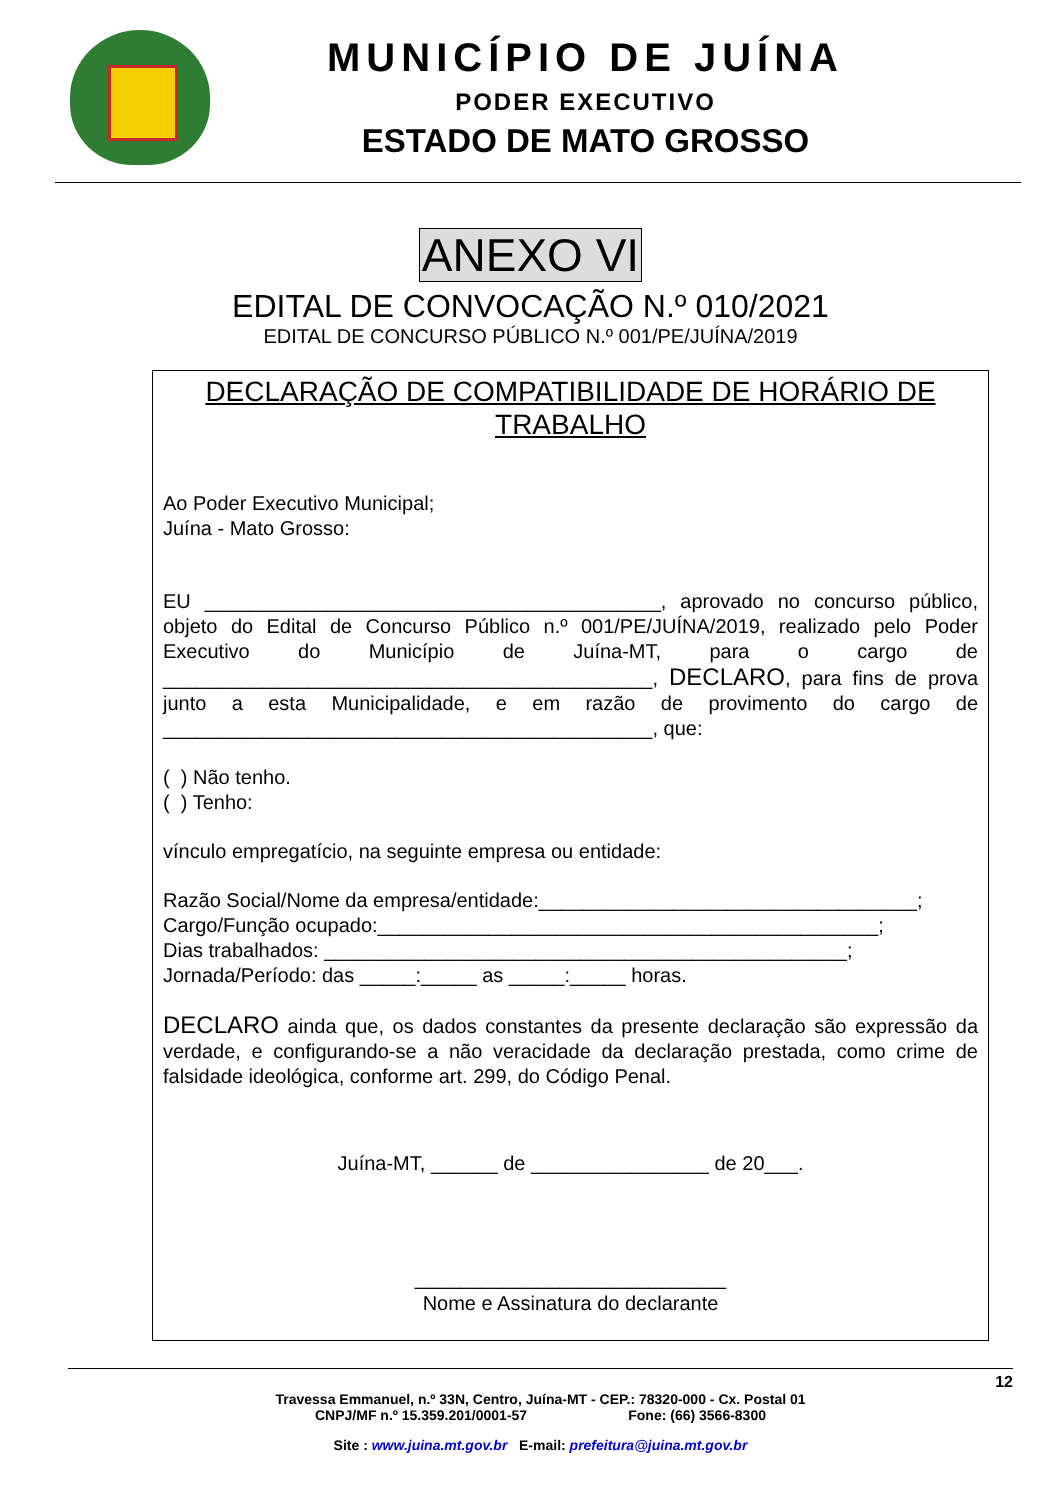MUNICÍPIO DE JUÍNA
PODER EXECUTIVO
ESTADO DE MATO GROSSO
ANEXO VI
EDITAL DE CONVOCAÇÃO N.º 010/2021
EDITAL DE CONCURSO PÚBLICO N.º 001/PE/JUÍNA/2019
DECLARAÇÃO DE COMPATIBILIDADE DE HORÁRIO DE TRABALHO
Ao Poder Executivo Municipal;
Juína - Mato Grosso:
EU _________________________________________, aprovado no concurso público, objeto do Edital de Concurso Público n.º 001/PE/JUÍNA/2019, realizado pelo Poder Executivo do Município de Juína-MT, para o cargo de ____________________________________________, DECLARO, para fins de prova junto a esta Municipalidade, e em razão de provimento do cargo de ____________________________________________, que:
( ) Não tenho.
( ) Tenho:
vínculo empregatício, na seguinte empresa ou entidade:
Razão Social/Nome da empresa/entidade:__________________________________;
Cargo/Função ocupado:_____________________________________________;
Dias trabalhados: _______________________________________________;
Jornada/Período: das _____:_____ as _____:_____ horas.
DECLARO ainda que, os dados constantes da presente declaração são expressão da verdade, e configurando-se a não veracidade da declaração prestada, como crime de falsidade ideológica, conforme art. 299, do Código Penal.
Juína-MT, ______ de ________________ de 20___.
____________________________
Nome e Assinatura do declarante
12
Travessa Emmanuel, n.º 33N, Centro, Juína-MT - CEP.: 78320-000 - Cx. Postal 01
CNPJ/MF n.º 15.359.201/0001-57 Fone: (66) 3566-8300
Site : www.juina.mt.gov.br E-mail: prefeitura@juina.mt.gov.br